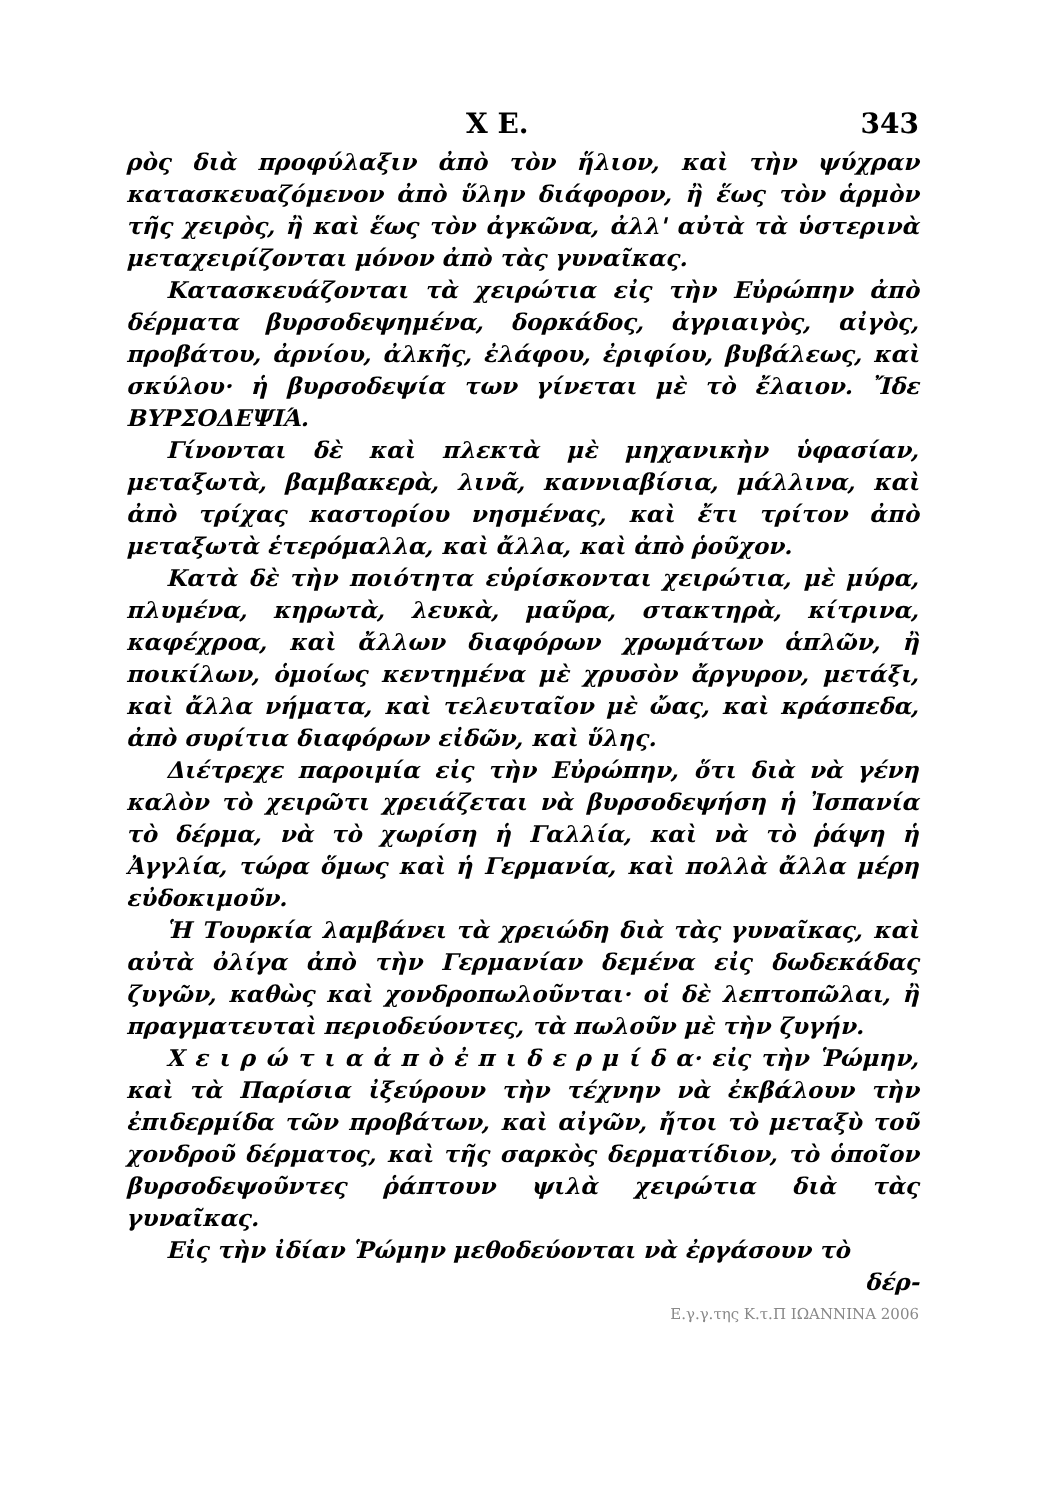Χ Ε. 343
ρὸς διὰ προφύλαξιν ἀπὸ τὸν ἥλιον, καὶ τὴν ψύχραν κατασκευαζόμενον ἀπὸ ὕλην διάφορον, ἢ ἕως τὸν ἁρμὸν τῆς χειρὸς, ἢ καὶ ἕως τὸν ἀγκῶνα, ἀλλ' αὐτὰ τὰ ὑστερινὰ μεταχειρίζονται μόνον ἀπὸ τὰς γυναῖκας.
Κατασκευάζονται τὰ χειρώτια εἰς τὴν Εὐρώπην ἀπὸ δέρματα βυρσοδεψημένα, δορκάδος, ἀγριαιγὸς, αἰγὸς, προβάτου, ἀρνίου, ἀλκῆς, ἐλάφου, ἐριφίου, βυβάλεως, καὶ σκύλου· ἡ βυρσοδεψία των γίνεται μὲ τὸ ἔλαιον. Ἴδε ΒΥΡΣΟΔΕΨΙΆ.
Γίνονται δὲ καὶ πλεκτὰ μὲ μηχανικὴν ὑφασίαν, μεταξωτὰ, βαμβακερὰ, λινᾶ, καννιαβίσια, μάλλινα, καὶ ἀπὸ τρίχας καστορίου νησμένας, καὶ ἔτι τρίτον ἀπὸ μεταξωτὰ ἑτερόμαλλα, καὶ ἄλλα, καὶ ἀπὸ ῥοῦχον.
Κατὰ δὲ τὴν ποιότητα εὑρίσκονται χειρώτια, μὲ μύρα, πλυμένα, κηρωτὰ, λευκὰ, μαῦρα, στακτηρὰ, κίτρινα, καφέχροα, καὶ ἄλλων διαφόρων χρωμάτων ἁπλῶν, ἢ ποικίλων, ὁμοίως κεντημένα μὲ χρυσὸν ἄργυρον, μετάξι, καὶ ἄλλα νήματα, καὶ τελευταῖον μὲ ὤας, καὶ κράσπεδα, ἀπὸ συρίτια διαφόρων εἰδῶν, καὶ ὕλης.
Διέτρεχε παροιμία εἰς τὴν Εὐρώπην, ὅτι διὰ νὰ γένη καλὸν τὸ χειρῶτι χρειάζεται νὰ βυρσοδεψήση ἡ Ἰσπανία τὸ δέρμα, νὰ τὸ χωρίση ἡ Γαλλία, καὶ νὰ τὸ ῥάψη ἡ Ἀγγλία, τώρα ὅμως καὶ ἡ Γερμανία, καὶ πολλὰ ἄλλα μέρη εὐδοκιμοῦν.
Ἡ Τουρκία λαμβάνει τὰ χρειώδη διὰ τὰς γυναῖκας, καὶ αὐτὰ ὀλίγα ἀπὸ τὴν Γερμανίαν δεμένα εἰς δωδεκάδας ζυγῶν, καθὼς καὶ χονδροπωλοῦνται· οἱ δὲ λεπτοπῶλαι, ἢ πραγματευταὶ περιοδεύοντες, τὰ πωλοῦν μὲ τὴν ζυγήν.
Χ ε ι ρ ώ τ ι α ἀ π ὸ ἐ π ι δ ε ρ μ ί δ α· εἰς τὴν Ῥώμην, καὶ τὰ Παρίσια ἰξεύρουν τὴν τέχνην νὰ ἐκβάλουν τὴν ἐπιδερμίδα τῶν προβάτων, καὶ αἰγῶν, ἤτοι τὸ μεταξὺ τοῦ χονδροῦ δέρματος, καὶ τῆς σαρκὸς δερματίδιον, τὸ ὁποῖον βυρσοδεψοῦντες ῥάπτουν ψιλὰ χειρώτια διὰ τὰς γυναῖκας.
Εἰς τὴν ἰδίαν Ῥώμην μεθοδεύονται νὰ ἐργάσουν τὸ
δέρ-
Ε.γ.γ.της Κ.τ.Π ΙΩΑΝΝΙΝΑ 2006